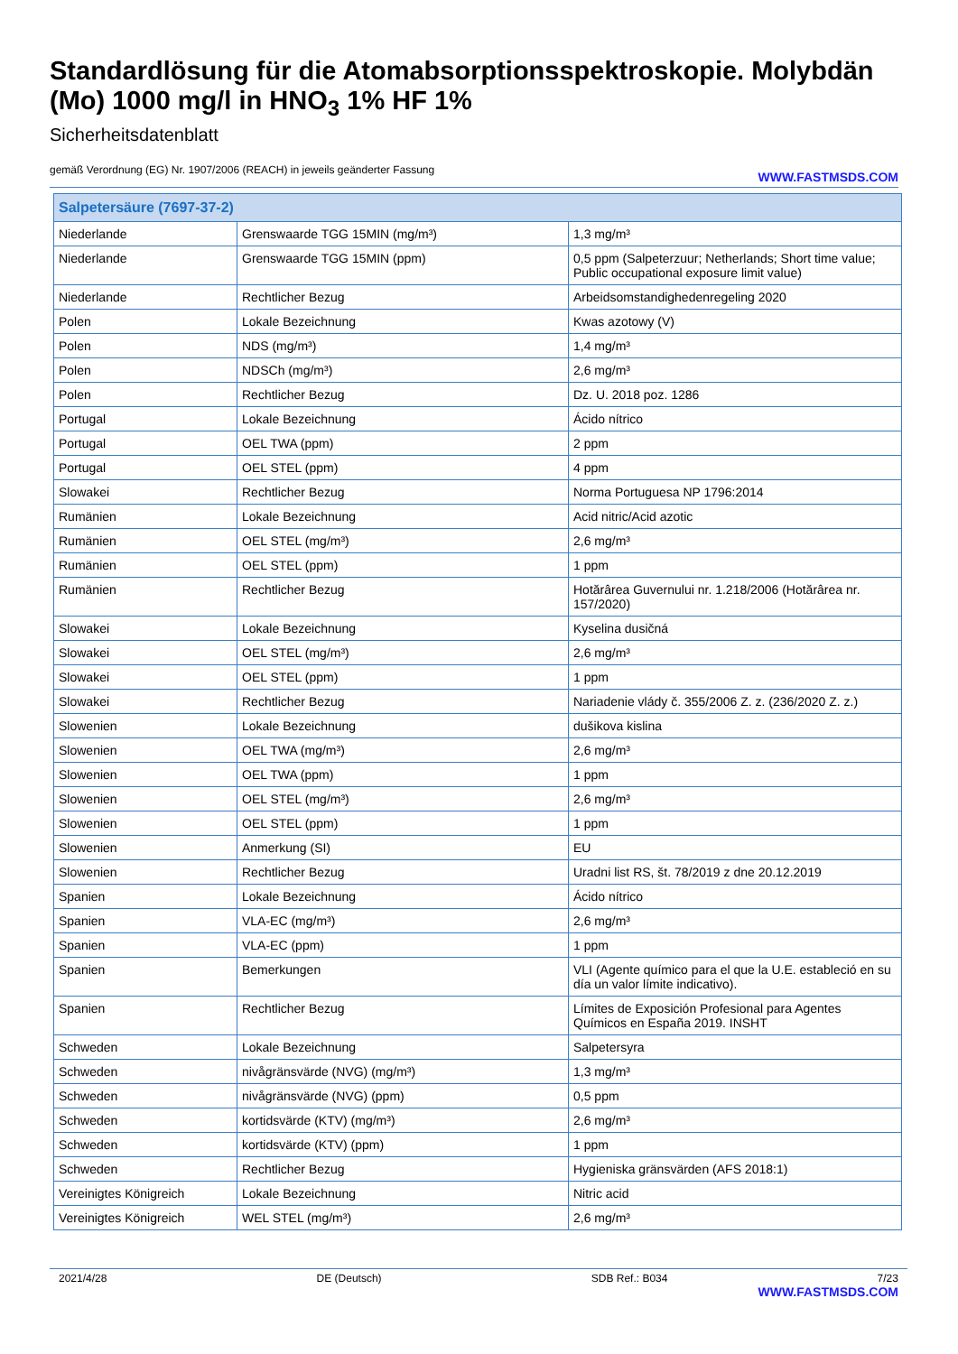Standardlösung für die Atomabsorptionsspektroskopie. Molybdän (Mo) 1000 mg/l in HNO<sub>3</sub> 1% HF 1%
Sicherheitsdatenblatt
gemäß Verordnung (EG) Nr. 1907/2006 (REACH) in jeweils geänderter Fassung
WWW.FASTMSDS.COM
| Salpetersäure (7697-37-2) | | |
| --- | --- | --- |
| Niederlande | Grenswaarde TGG 15MIN (mg/m³) | 1,3 mg/m³ |
| Niederlande | Grenswaarde TGG 15MIN (ppm) | 0,5 ppm (Salpeterzuur; Netherlands; Short time value; Public occupational exposure limit value) |
| Niederlande | Rechtlicher Bezug | Arbeidsomstandighedenregeling 2020 |
| Polen | Lokale Bezeichnung | Kwas azotowy (V) |
| Polen | NDS (mg/m³) | 1,4 mg/m³ |
| Polen | NDSCh (mg/m³) | 2,6 mg/m³ |
| Polen | Rechtlicher Bezug | Dz. U. 2018 poz. 1286 |
| Portugal | Lokale Bezeichnung | Ácido nítrico |
| Portugal | OEL TWA (ppm) | 2 ppm |
| Portugal | OEL STEL (ppm) | 4 ppm |
| Slowakei | Rechtlicher Bezug | Norma Portuguesa NP 1796:2014 |
| Rumänien | Lokale Bezeichnung | Acid nitric/Acid azotic |
| Rumänien | OEL STEL (mg/m³) | 2,6 mg/m³ |
| Rumänien | OEL STEL (ppm) | 1 ppm |
| Rumänien | Rechtlicher Bezug | Hotărârea Guvernului nr. 1.218/2006 (Hotărârea nr. 157/2020) |
| Slowakei | Lokale Bezeichnung | Kyselina dusičná |
| Slowakei | OEL STEL (mg/m³) | 2,6 mg/m³ |
| Slowakei | OEL STEL (ppm) | 1 ppm |
| Slowakei | Rechtlicher Bezug | Nariadenie vlády č. 355/2006 Z. z. (236/2020 Z. z.) |
| Slowenien | Lokale Bezeichnung | dušikova kislina |
| Slowenien | OEL TWA (mg/m³) | 2,6 mg/m³ |
| Slowenien | OEL TWA (ppm) | 1 ppm |
| Slowenien | OEL STEL (mg/m³) | 2,6 mg/m³ |
| Slowenien | OEL STEL (ppm) | 1 ppm |
| Slowenien | Anmerkung (SI) | EU |
| Slowenien | Rechtlicher Bezug | Uradni list RS, št. 78/2019 z dne 20.12.2019 |
| Spanien | Lokale Bezeichnung | Ácido nítrico |
| Spanien | VLA-EC (mg/m³) | 2,6 mg/m³ |
| Spanien | VLA-EC (ppm) | 1 ppm |
| Spanien | Bemerkungen | VLI (Agente químico para el que la U.E. estableció en su día un valor límite indicativo). |
| Spanien | Rechtlicher Bezug | Límites de Exposición Profesional para Agentes Químicos en España 2019. INSHT |
| Schweden | Lokale Bezeichnung | Salpetersyra |
| Schweden | nivågränsvärde (NVG) (mg/m³) | 1,3 mg/m³ |
| Schweden | nivågränsvärde (NVG) (ppm) | 0,5 ppm |
| Schweden | kortidsvärde (KTV) (mg/m³) | 2,6 mg/m³ |
| Schweden | kortidsvärde (KTV) (ppm) | 1 ppm |
| Schweden | Rechtlicher Bezug | Hygieniska gränsvärden (AFS 2018:1) |
| Vereinigtes Königreich | Lokale Bezeichnung | Nitric acid |
| Vereinigtes Königreich | WEL STEL (mg/m³) | 2,6 mg/m³ |
2021/4/28 DE (Deutsch) SDB Ref.: B034 7/23
WWW.FASTMSDS.COM